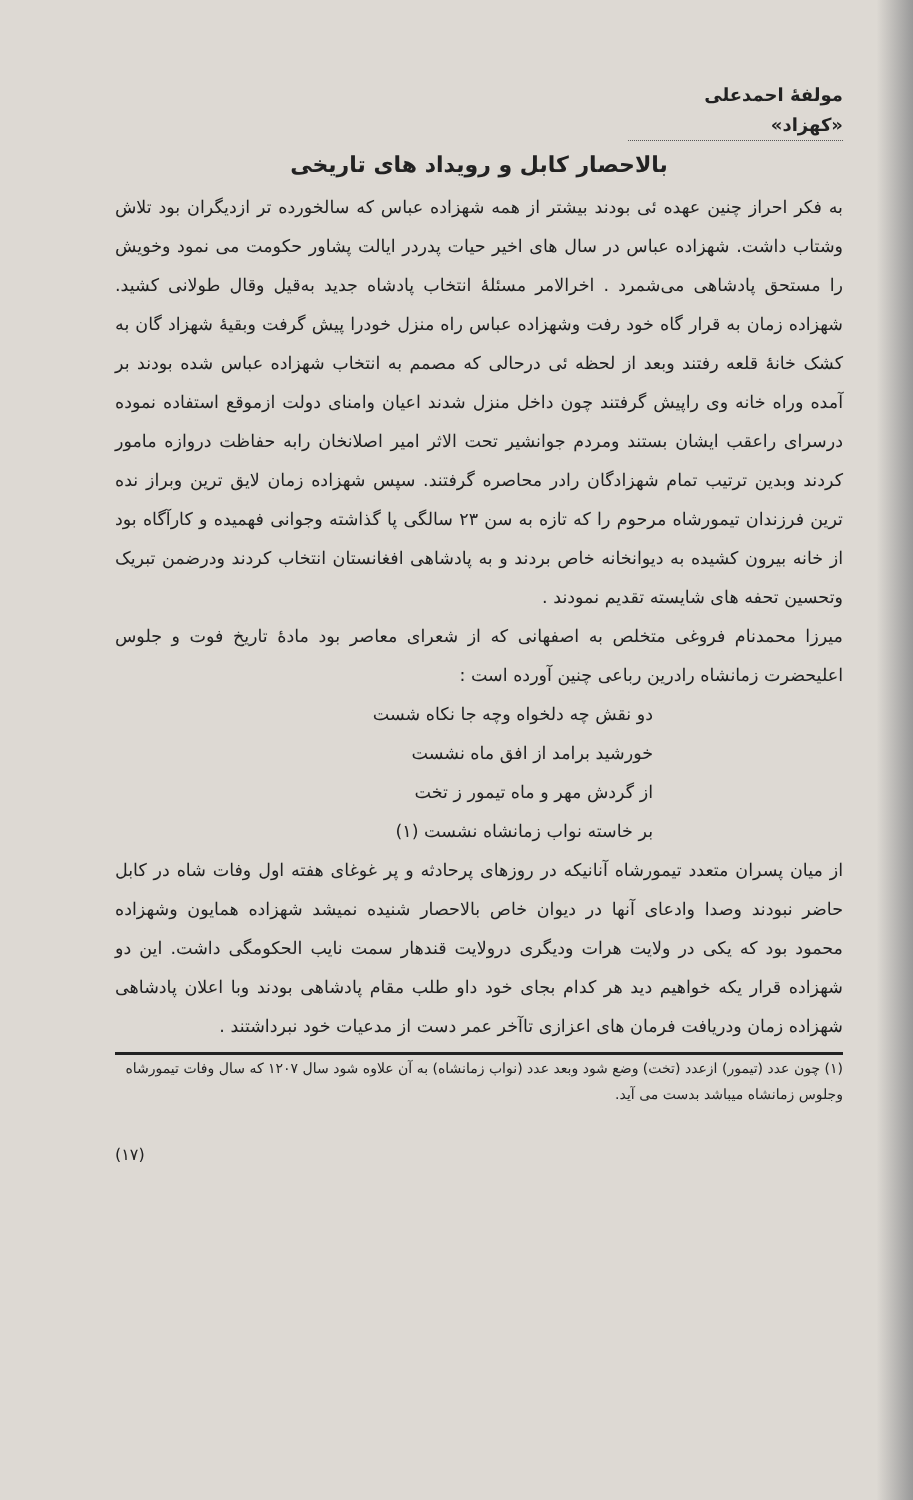مولفهٔ احمدعلی «کهزاد»
بالاحصار کابل و رویداد های تاریخی
به فکر احراز چنین عهده ئی بودند بیشتر از همه شهزاده عباس که سالخورده تر ازدیگران بود تلاش وشتاب داشت. شهزاده عباس در سال های اخیر حیات پدردر ایالت پشاور حکومت می نمود وخویش را مستحق پادشاهی می‌شمرد . اخرالامر مسئلهٔ انتخاب پادشاه جدید به‌قیل وقال طولانی کشید. شهزاده زمان به قرار گاه خود رفت وشهزاده عباس راه منزل خودرا پیش گرفت وبقیهٔ شهزاد گان به کشک خانهٔ قلعه رفتند وبعد از لحظه ئی درحالی که مصمم به انتخاب شهزاده عباس شده بودند بر آمده وراه خانه وی راپیش گرفتند چون داخل منزل شدند اعیان وامنای دولت ازموقع استفاده نموده درسرای راعقب ایشان بستند ومردم جوانشیر تحت الاثر امیر اصلانخان رابه حفاظت دروازه مامور کردند وبدین ترتیب تمام شهزادگان رادر محاصره گرفتند. سپس شهزاده زمان لایق ترین وبراز نده ترین فرزندان تیمورشاه مرحوم را که تازه به سن ۲۳ سالگی پا گذاشته وجوانی فهمیده و کارآگاه بود از خانه بیرون کشیده به دیوانخانه خاص بردند و به پادشاهی افغانستان انتخاب کردند ودرضمن تبریک وتحسین تحفه های شایسته تقدیم نمودند .
میرزا محمدنام فروغی متخلص به اصفهانی که از شعرای معاصر بود مادهٔ تاریخ فوت و جلوس اعلیحضرت زمانشاه رادرین رباعی چنین آورده است :
دو نقش چه دلخواه وچه جا نکاه شست
خورشید برامد از افق ماه نشست
از گردش مهر و ماه تیمور ز تخت
بر خاسته نواب زمانشاه نشست (۱)
از میان پسران متعدد تیمورشاه آنانیکه در روزهای پرحادثه و پر غوغای هفته اول وفات شاه در کابل حاضر نبودند وصدا وادعای آنها در دیوان خاص بالاحصار شنیده نمیشد شهزاده همایون وشهزاده محمود بود که یکی در ولایت هرات ودیگری درولایت قندهار سمت نایب الحکومگی داشت. این دو شهزاده قرار یکه خواهیم دید هر کدام بجای خود داو طلب مقام پادشاهی بودند وبا اعلان پادشاهی شهزاده زمان ودریافت فرمان های اعزازی تاآخر عمر دست از مدعیات خود نبرداشتند .
(۱) چون عدد (تیمور) ازعدد (تخت) وضع شود وبعد عدد (نواب زمانشاه) به آن علاوه شود سال ۱۲۰۷ که سال وفات تیمورشاه وجلوس زمانشاه میباشد بدست می آید.
(۱۷)